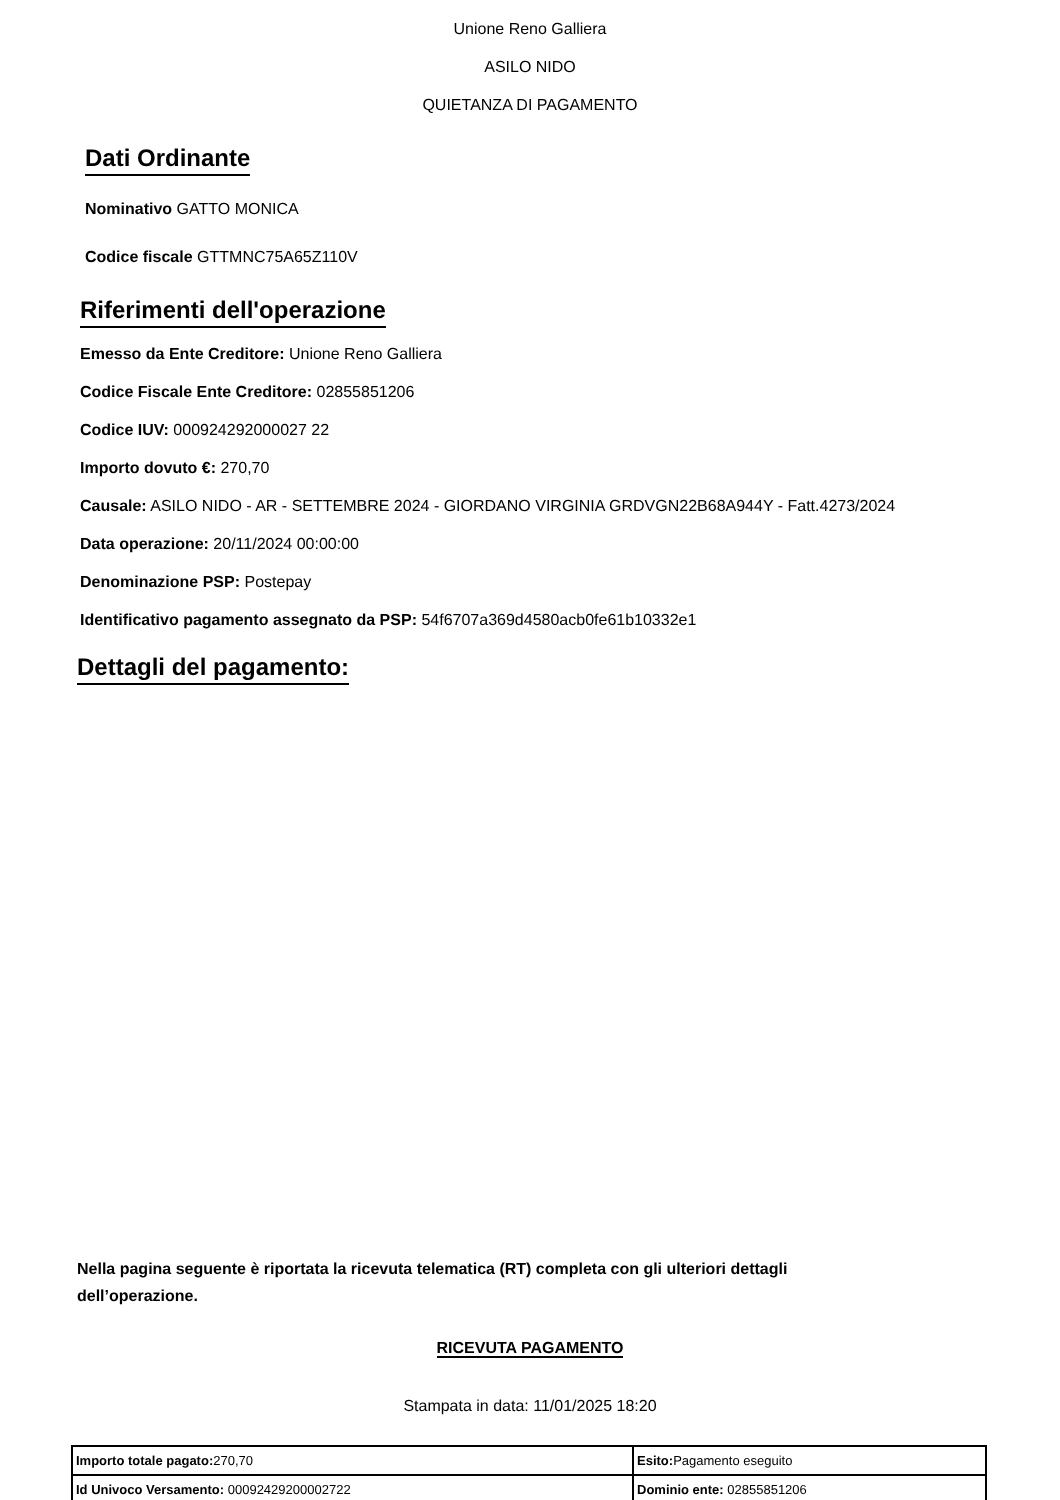Unione Reno Galliera
ASILO NIDO
QUIETANZA DI PAGAMENTO
Dati Ordinante
Nominativo GATTO MONICA
Codice fiscale GTTMNC75A65Z110V
Riferimenti dell'operazione
Emesso da Ente Creditore: Unione Reno Galliera
Codice Fiscale Ente Creditore: 02855851206
Codice IUV: 000924292000027 22
Importo dovuto €: 270,70
Causale: ASILO NIDO - AR - SETTEMBRE 2024 - GIORDANO VIRGINIA GRDVGN22B68A944Y - Fatt.4273/2024
Data operazione: 20/11/2024 00:00:00
Denominazione PSP: Postepay
Identificativo pagamento assegnato da PSP: 54f6707a369d4580acb0fe61b10332e1
Dettagli del pagamento:
Nella pagina seguente è riportata la ricevuta telematica (RT) completa con gli ulteriori dettagli dell’operazione.
RICEVUTA PAGAMENTO
Stampata in data: 11/01/2025 18:20
| Importo totale pagato: 270,70 | Esito: Pagamento eseguito |
| Id Univoco Versamento: 00092429200002722 | Dominio ente: 02855851206 |